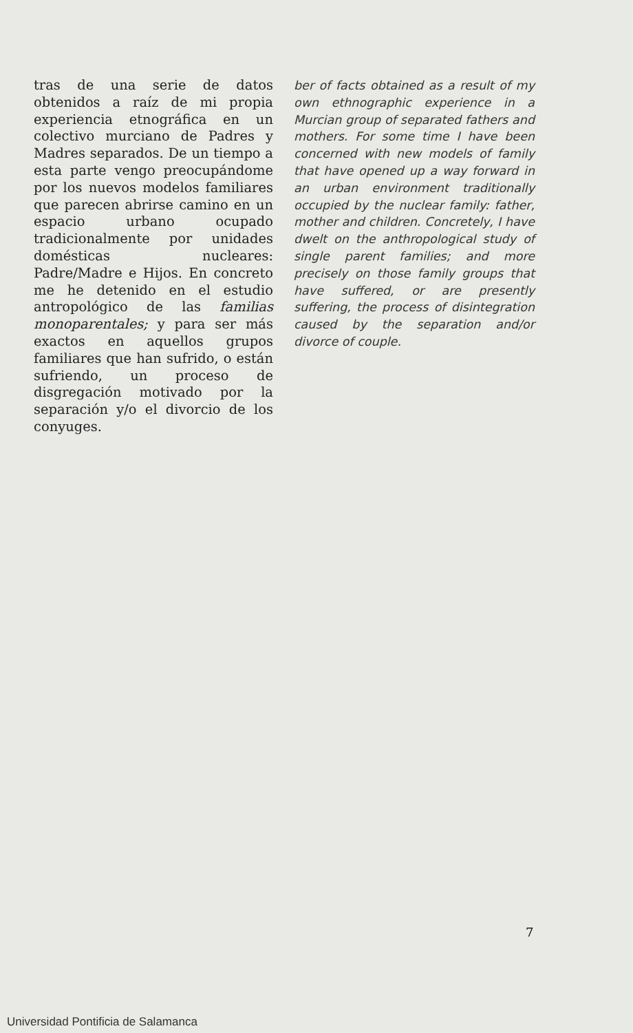tras de una serie de datos obtenidos a raíz de mi propia experiencia etnográfica en un colectivo murciano de Padres y Madres separados. De un tiempo a esta parte vengo preocupándome por los nuevos modelos familiares que parecen abrirse camino en un espacio urbano ocupado tradicionalmente por unidades domésticas nucleares: Padre/Madre e Hijos. En concreto me he detenido en el estudio antropológico de las familias monoparentales; y para ser más exactos en aquellos grupos familiares que han sufrido, o están sufriendo, un proceso de disgregación motivado por la separación y/o el divorcio de los conyuges.
ber of facts obtained as a result of my own ethnographic experience in a Murcian group of separated fathers and mothers. For some time I have been concerned with new models of family that have opened up a way forward in an urban environment traditionally occupied by the nuclear family: father, mother and children. Concretely, I have dwelt on the anthropological study of single parent families; and more precisely on those family groups that have suffered, or are presently suffering, the process of disintegration caused by the separation and/or divorce of couple.
7
Universidad Pontificia de Salamanca